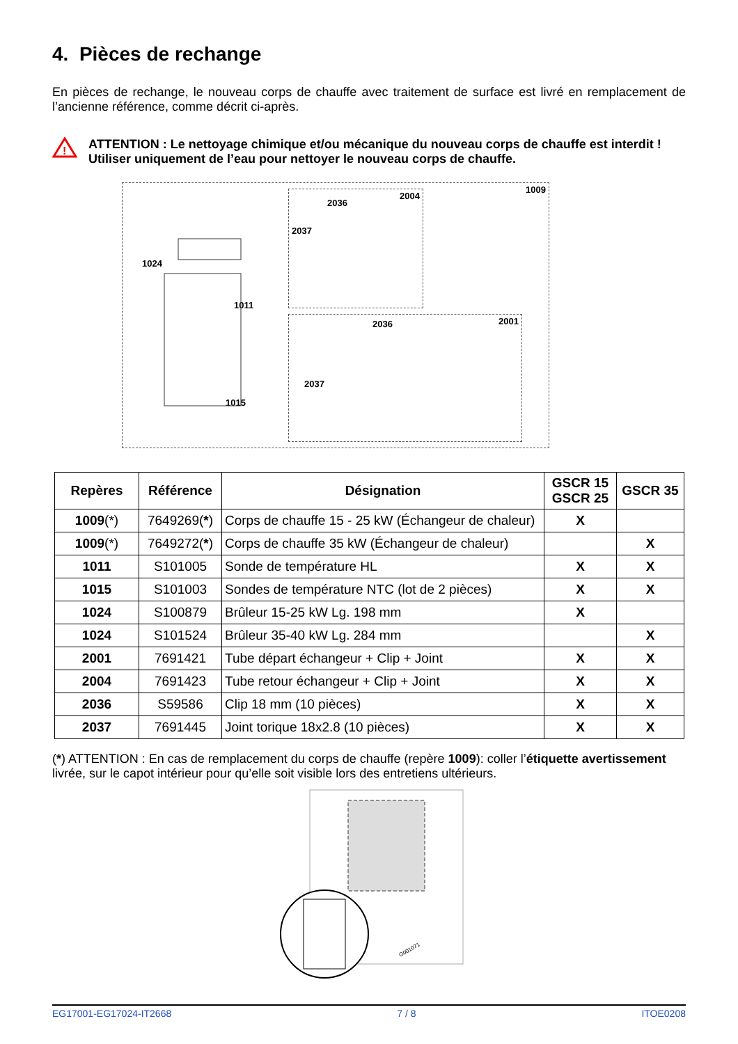4. Pièces de rechange
En pièces de rechange, le nouveau corps de chauffe avec traitement de surface est livré en remplacement de l’ancienne référence, comme décrit ci-après.
!
ATTENTION : Le nettoyage chimique et/ou mécanique du nouveau corps de chauffe est interdit !
Utiliser uniquement de l’eau pour nettoyer le nouveau corps de chauffe.
1009
1024
1011
1015
2004
2036
2037
2001 2036
2037
| Repères | Référence | Désignation | GSCR 15 GSCR 25 | GSCR 35 |
| --- | --- | --- | --- | --- |
| 1009 (*) | 7649269( * ) | Corps de chauffe 15 - 25 kW (Échangeur de chaleur) | X | |
| 1009 (*) | 7649272( * ) | Corps de chauffe 35 kW (Échangeur de chaleur) | | X |
| 1011 | S101005 | Sonde de température HL | X | X |
| 1015 | S101003 | Sondes de température NTC (lot de 2 pièces) | X | X |
| 1024 | S100879 | Brûleur 15-25 kW Lg. 198 mm | X | |
| 1024 | S101524 | Brûleur 35-40 kW Lg. 284 mm | | X |
| 2001 | 7691421 | Tube départ échangeur + Clip + Joint | X | X |
| 2004 | 7691423 | Tube retour échangeur + Clip + Joint | X | X |
| 2036 | S59586 | Clip 18 mm (10 pièces) | X | X |
| 2037 | 7691445 | Joint torique 18x2.8 (10 pièces) | X | X |
(*) ATTENTION : En cas de remplacement du corps de chauffe (repère 1009): coller l’étiquette avertissement livrée, sur le capot intérieur pour qu’elle soit visible lors des entretiens ultérieurs.
G001071
EG17001-EG17024-IT2668 7 / 8 ITOE0208